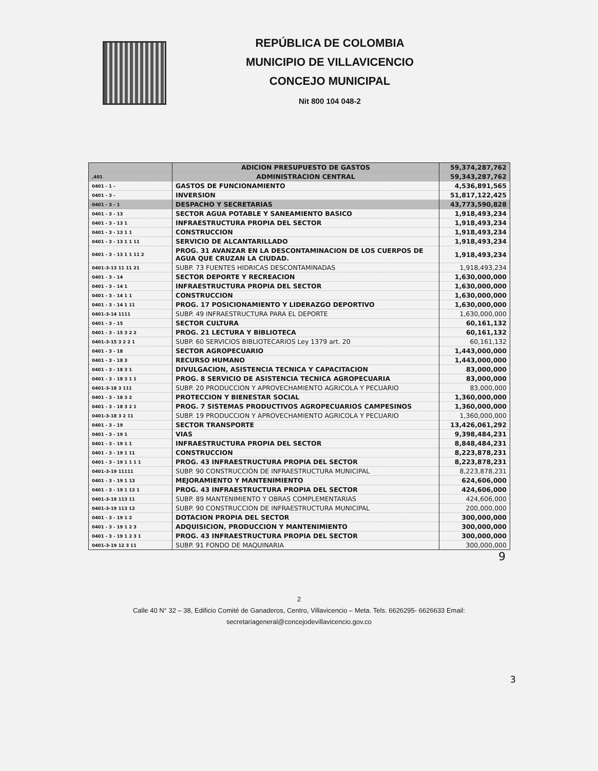REPÚBLICA DE COLOMBIA
MUNICIPIO DE VILLAVICENCIO
CONCEJO MUNICIPAL
Nit 800 104 048-2
| | ADICION PRESUPUESTO DE GASTOS | 59,374,287,762 |
| ,401 | ADMINISTRACION CENTRAL | 59,343,287,762 |
| 0401 - 1 - | GASTOS DE FUNCIONAMIENTO | 4,536,891,565 |
| 0401 - 3 - | INVERSION | 51,817,122,425 |
| 0401 - 3 - 1 | DESPACHO Y SECRETARIAS | 43,773,590,828 |
| 0401 - 3 - 13 | SECTOR AGUA POTABLE Y SANEAMIENTO BASICO | 1,918,493,234 |
| 0401 - 3 - 13 1 | INFRAESTRUCTURA PROPIA DEL SECTOR | 1,918,493,234 |
| 0401 - 3 - 13 1 1 | CONSTRUCCION | 1,918,493,234 |
| 0401 - 3 - 13 1 1 11 | SERVICIO DE ALCANTARILLADO | 1,918,493,234 |
| 0401 - 3 - 13 1 1 11 2 | PROG. 31 AVANZAR EN LA DESCONTAMINACION DE LOS CUERPOS DE AGUA QUE CRUZAN LA CIUDAD. | 1,918,493,234 |
| 0401-3-13 11 11 21 | SUBP. 73 FUENTES HIDRICAS DESCONTAMINADAS | 1,918,493,234 |
| 0401 - 3 - 14 | SECTOR DEPORTE Y RECREACION | 1,630,000,000 |
| 0401 - 3 - 14 1 | INFRAESTRUCTURA PROPIA DEL SECTOR | 1,630,000,000 |
| 0401 - 3 - 14 1 1 | CONSTRUCCION | 1,630,000,000 |
| 0401 - 3 - 14 1 11 | PROG. 17 POSICIONAMIENTO Y LIDERAZGO DEPORTIVO | 1,630,000,000 |
| 0401-3-14 1111 | SUBP. 49 INFRAESTRUCTURA PARA EL DEPORTE | 1,630,000,000 |
| 0401 - 3 - 15 | SECTOR CULTURA | 60,161,132 |
| 0401 - 3 - 15 3 2 2 | PROG. 21 LECTURA Y BIBLIOTECA | 60,161,132 |
| 0401-3-15 3 2 2 1 | SUBP. 60 SERVICIOS BIBLIOTECARIOS Ley 1379 art. 20 | 60,161,132 |
| 0401 - 3 - 18 | SECTOR AGROPECUARIO | 1,443,000,000 |
| 0401 - 3 - 18 3 | RECURSO HUMANO | 1,443,000,000 |
| 0401 - 3 - 18 3 1 | DIVULGACION, ASISTENCIA TECNICA Y CAPACITACION | 83,000,000 |
| 0401 - 3 - 18 3 1 1 | PROG. 8 SERVICIO DE ASISTENCIA TECNICA AGROPECUARIA | 83,000,000 |
| 0401-3-18 3 111 | SUBP. 20 PRODUCCION Y APROVECHAMIENTO AGRICOLA Y PECUARIO | 83,000,000 |
| 0401 - 3 - 18 3 2 | PROTECCION Y BIENESTAR SOCIAL | 1,360,000,000 |
| 0401 - 3 - 18 3 2 1 | PROG. 7 SISTEMAS PRODUCTIVOS AGROPECUARIOS CAMPESINOS | 1,360,000,000 |
| 0401-3-18 3 2 11 | SUBP. 19 PRODUCCION Y APROVECHAMIENTO AGRICOLA Y PECUARIO | 1,360,000,000 |
| 0401 - 3 - 19 | SECTOR TRANSPORTE | 13,426,061,292 |
| 0401 - 3 - 19 1 | VIAS | 9,398,484,231 |
| 0401 - 3 - 19 1 1 | INFRAESTRUCTURA PROPIA DEL SECTOR | 8,848,484,231 |
| 0401 - 3 - 19 1 11 | CONSTRUCCION | 8,223,878,231 |
| 0401 - 3 - 19 1 1 1 1 | PROG. 43 INFRAESTRUCTURA PROPIA DEL SECTOR | 8,223,878,231 |
| 0401-3-19 11111 | SUBP. 90 CONSTRUCCIÓN DE INFRAESTRUCTURA MUNICIPAL | 8,223,878,231 |
| 0401 - 3 - 19 1 13 | MEJORAMIENTO Y MANTENIMIENTO | 624,606,000 |
| 0401 - 3 - 19 1 13 1 | PROG. 43 INFRAESTRUCTURA PROPIA DEL SECTOR | 424,606,000 |
| 0401-3-19 113 11 | SUBP. 89 MANTENIMIENTO Y OBRAS COMPLEMENTARIAS | 424,606,000 |
| 0401-3-19 113 12 | SUBP. 90 CONSTRUCCION DE INFRAESTRUCTURA MUNICIPAL | 200,000,000 |
| 0401 - 3 - 19 1 2 | DOTACION PROPIA DEL SECTOR | 300,000,000 |
| 0401 - 3 - 19 1 2 3 | ADQUISICION, PRODUCCION Y MANTENIMIENTO | 300,000,000 |
| 0401 - 3 - 19 1 2 3 1 | PROG. 43 INFRAESTRUCTURA PROPIA DEL SECTOR | 300,000,000 |
| 0401-3-19 12 3 11 | SUBP. 91 FONDO DE MAQUINARIA | 300,000,000 |
9
2
Calle 40 N° 32 – 38, Edificio Comité de Ganaderos, Centro, Villavicencio – Meta. Tels. 6626295- 6626633 Email:
secretariageneral@concejodevillavicencio.gov.co
3